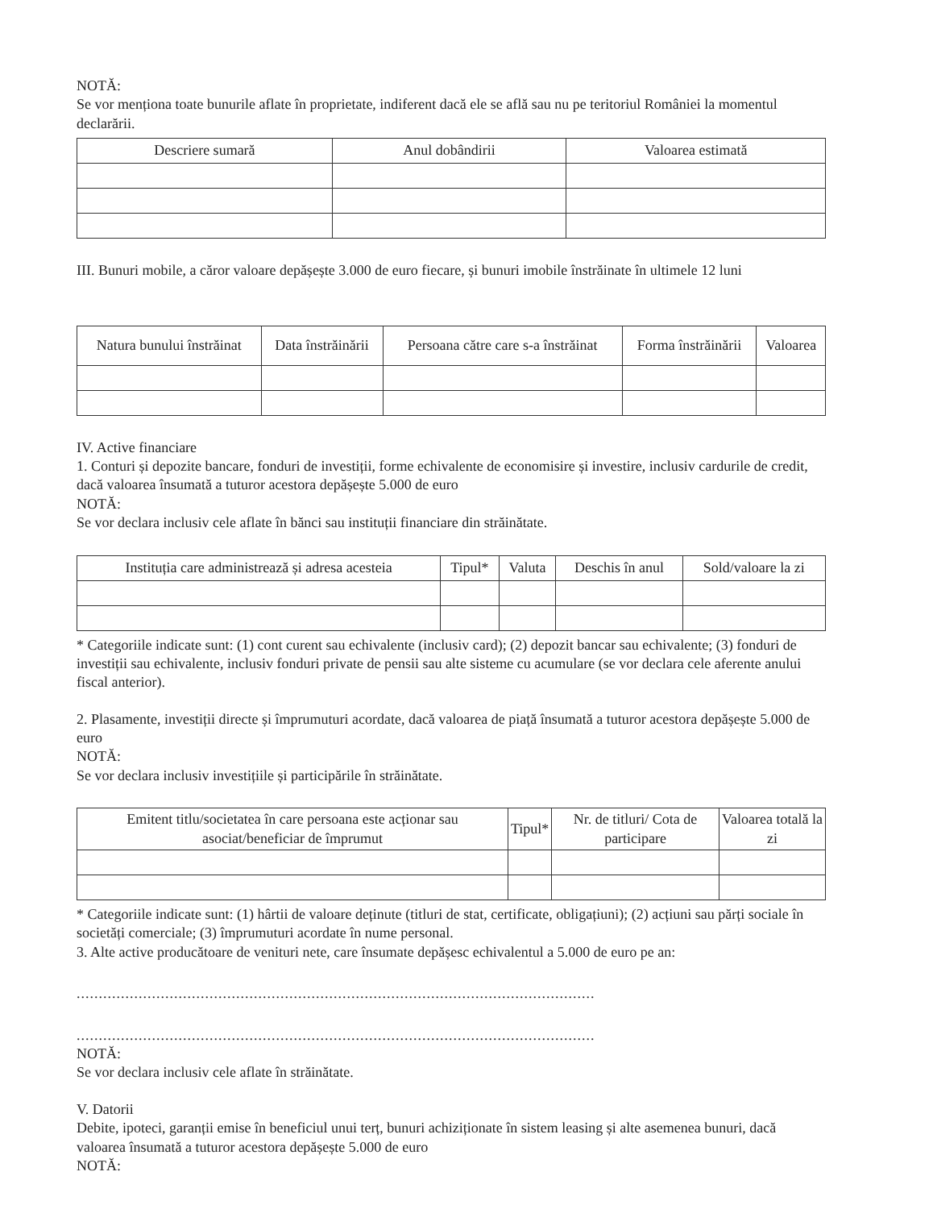NOTĂ:
Se vor menționa toate bunurile aflate în proprietate, indiferent dacă ele se află sau nu pe teritoriul României la momentul declarării.
| Descriere sumară | Anul dobândirii | Valoarea estimată |
| --- | --- | --- |
III. Bunuri mobile, a căror valoare depășește 3.000 de euro fiecare, și bunuri imobile înstrăinate în ultimele 12 luni
| Natura bunului înstrăinat | Data înstrăinării | Persoana către care s-a înstrăinat | Forma înstrăinării | Valoarea |
| --- | --- | --- | --- | --- |
IV. Active financiare
1. Conturi și depozite bancare, fonduri de investiții, forme echivalente de economisire și investire, inclusiv cardurile de credit, dacă valoarea însumată a tuturor acestora depășește 5.000 de euro
NOTĂ:
Se vor declara inclusiv cele aflate în bănci sau instituții financiare din străinătate.
| Instituția care administrează și adresa acesteia | Tipul* | Valuta | Deschis în anul | Sold/valoare la zi |
| --- | --- | --- | --- | --- |
* Categoriile indicate sunt: (1) cont curent sau echivalente (inclusiv card); (2) depozit bancar sau echivalente; (3) fonduri de investiții sau echivalente, inclusiv fonduri private de pensii sau alte sisteme cu acumulare (se vor declara cele aferente anului fiscal anterior).
2. Plasamente, investiții directe și împrumuturi acordate, dacă valoarea de piață însumată a tuturor acestora depășește 5.000 de euro
NOTĂ:
Se vor declara inclusiv investițiile și participările în străinătate.
| Emitent titlu/societatea în care persoana este acționar sau asociat/beneficiar de împrumut | Tipul* | Nr. de titluri/ Cota de participare | Valoarea totală la zi |
| --- | --- | --- | --- |
* Categoriile indicate sunt: (1) hârtii de valoare deținute (titluri de stat, certificate, obligațiuni); (2) acțiuni sau părți sociale în societăți comerciale; (3) împrumuturi acordate în nume personal.
3. Alte active producătoare de venituri nete, care însumate depășesc echivalentul a 5.000 de euro pe an:
.....................................................................................................................
.....................................................................................................................
NOTĂ:
Se vor declara inclusiv cele aflate în străinătate.
V. Datorii
Debite, ipoteci, garanții emise în beneficiul unui terț, bunuri achiziționate în sistem leasing și alte asemenea bunuri, dacă valoarea însumată a tuturor acestora depășește 5.000 de euro
NOTĂ: